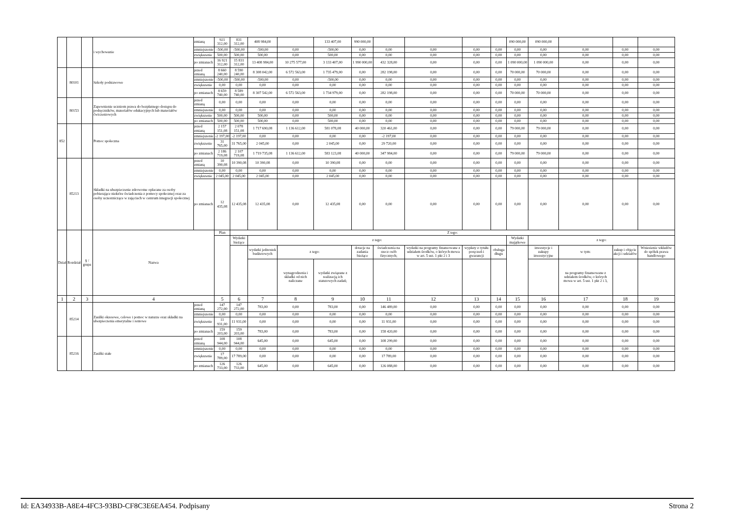| | | | i wychowanie | zmianą | 921 312,00 | 831 312,00 | 408 984,00 | | 133 407,00 | 990 000,00 | | | | | 090 000,00 | 090 000,00 | | | |
| | | | | zmniejszenie | -500,00 | -500,00 | -500,00 | 0,00 | -500,00 | 0,00 | 0,00 | 0,00 | 0,00 | 0,00 | 0,00 | 0,00 | 0,00 | 0,00 | 0,00 |
| | | | | zwiększenie | 500,00 | 500,00 | 500,00 | 0,00 | 500,00 | 0,00 | 0,00 | 0,00 | 0,00 | 0,00 | 0,00 | 0,00 | 0,00 | 0,00 | 0,00 |
| | | | | po zmianach | 16 921 312,00 | 15 831 312,00 | 13 408 984,00 | 10 275 577,00 | 3 133 407,00 | 1 990 000,00 | 432 328,00 | 0,00 | 0,00 | 0,00 | 1 090 000,00 | 1 090 000,00 | 0,00 | 0,00 | 0,00 |
| | 80101 | | Szkoły podstawowe | przed zmianą | 8 660 240,00 | 8 590 240,00 | 8 308 042,00 | 6 572 563,00 | 1 735 479,00 | 0,00 | 282 198,00 | 0,00 | 0,00 | 0,00 | 70 000,00 | 70 000,00 | 0,00 | 0,00 | 0,00 |
| | | | | zmniejszenie | -500,00 | -500,00 | -500,00 | 0,00 | -500,00 | 0,00 | 0,00 | 0,00 | 0,00 | 0,00 | 0,00 | 0,00 | 0,00 | 0,00 | 0,00 |
| | | | | zwiększenie | 0,00 | 0,00 | 0,00 | 0,00 | 0,00 | 0,00 | 0,00 | 0,00 | 0,00 | 0,00 | 0,00 | 0,00 | 0,00 | 0,00 | 0,00 |
| | | | | po zmianach | 8 659 740,00 | 8 589 740,00 | 8 307 542,00 | 6 572 563,00 | 1 734 979,00 | 0,00 | 282 198,00 | 0,00 | 0,00 | 0,00 | 70 000,00 | 70 000,00 | 0,00 | 0,00 | 0,00 |
| | 80153 | | Zapewnienie uczniom prawa do bezpłatnego dostępu do podręczników, materiałów edukacyjnych lub materiałów ćwiczeniowych | przed zmianą | 0,00 | 0,00 | 0,00 | 0,00 | 0,00 | 0,00 | 0,00 | 0,00 | 0,00 | 0,00 | 0,00 | 0,00 | 0,00 | 0,00 | 0,00 |
| | | | | zmniejszenie | 0,00 | 0,00 | 0,00 | 0,00 | 0,00 | 0,00 | 0,00 | 0,00 | 0,00 | 0,00 | 0,00 | 0,00 | 0,00 | 0,00 | 0,00 |
| | | | | zwiększenie | 500,00 | 500,00 | 500,00 | 0,00 | 500,00 | 0,00 | 0,00 | 0,00 | 0,00 | 0,00 | 0,00 | 0,00 | 0,00 | 0,00 | 0,00 |
| | | | | po zmianach | 500,00 | 500,00 | 500,00 | 0,00 | 500,00 | 0,00 | 0,00 | 0,00 | 0,00 | 0,00 | 0,00 | 0,00 | 0,00 | 0,00 | 0,00 |
| 852 | | | Pomoc społeczna | przed zmianą | 2 157 151,08 | 2 078 151,08 | 1 717 690,08 | 1 136 612,00 | 581 078,08 | 40 000,00 | 320 461,00 | 0,00 | 0,00 | 0,00 | 79 000,00 | 79 000,00 | 0,00 | 0,00 | 0,00 |
| | | | | zmniejszenie | -2 197,00 | -2 197,00 | 0,00 | 0,00 | 0,00 | 0,00 | -2 197,00 | 0,00 | 0,00 | 0,00 | 0,00 | 0,00 | 0,00 | 0,00 | 0,00 |
| | | | | zwiększenie | 31 765,00 | 31 765,00 | 2 045,00 | 0,00 | 2 045,00 | 0,00 | 29 720,00 | 0,00 | 0,00 | 0,00 | 0,00 | 0,00 | 0,00 | 0,00 | 0,00 |
| | | | | po zmianach | 2 186 719,08 | 2 107 719,08 | 1 719 735,08 | 1 136 612,00 | 583 123,08 | 40 000,00 | 347 984,00 | 0,00 | 0,00 | 0,00 | 79 000,00 | 79 000,00 | 0,00 | 0,00 | 0,00 |
| | 85213 | | Składki na ubezpieczenie zdrowotne opłacane za osoby pobierające niektóre świadczenia z pomocy społecznej oraz za osoby uczestniczące w zajęciach w centrum integracji społecznej | przed zmianą | 10 390,08 | 10 390,08 | 10 390,08 | 0,00 | 10 390,08 | 0,00 | 0,00 | 0,00 | 0,00 | 0,00 | 0,00 | 0,00 | 0,00 | 0,00 | 0,00 |
| | | | | zmniejszenie | 0,00 | 0,00 | 0,00 | 0,00 | 0,00 | 0,00 | 0,00 | 0,00 | 0,00 | 0,00 | 0,00 | 0,00 | 0,00 | 0,00 | 0,00 |
| | | | | zwiększenie | 2 045,00 | 2 045,00 | 2 045,00 | 0,00 | 2 045,00 | 0,00 | 0,00 | 0,00 | 0,00 | 0,00 | 0,00 | 0,00 | 0,00 | 0,00 | 0,00 |
| | | | | po zmianach | 12 435,08 | 12 435,08 | 12 435,08 | 0,00 | 12 435,08 | 0,00 | 0,00 | 0,00 | 0,00 | 0,00 | 0,00 | 0,00 | 0,00 | 0,00 | 0,00 |
| Dział | Rozdział | § / grupa | Nazwa | | Plan | Z tego: | | | | | | | | | | | | | |
| | | | | | | Wydatki bieżące | z tego: | | | | | | | | Wydatki majątkowe | z tego: | | | |
| | | | | | | | wydatki jednostek budżetowych | z tego: | | dotacje na zadania bieżące | świadczenia na rzecz osób fizycznych; | wydatki na programy finansowane z udziałem środków, o których mowa w art. 5 ust. 1 pkt 2 i 3 | wypłaty z tytułu poręczeń i gwarancji | obsługa długu | | inwestycje i zakupy inwestycyjne | w tym: | zakup i objęcie akcji i udziałów | Wniesienie wkładów do spółek prawa handlowego |
| | | | | | | | | wynagrodzenia i składki od nich naliczane | wydatki związane z realizacją ich statutowych zadań; | | | | | | | | na programy finansowane z udziałem środków, o których mowa w art. 5 ust. 1 pkt 2 i 3, | | |
| 1 | 2 | 3 | 4 | | 5 | 6 | 7 | 8 | 9 | 10 | 11 | 12 | 13 | 14 | 15 | 16 | 17 | 18 | 19 |
| | 85214 | | Zasiłki okresowe, celowe i pomoc w naturze oraz składki na ubezpieczenia emerytalne i rentowe | przed zmianą | 147 272,00 | 147 272,00 | 783,00 | 0,00 | 783,00 | 0,00 | 146 489,00 | 0,00 | 0,00 | 0,00 | 0,00 | 0,00 | 0,00 | 0,00 | 0,00 |
| | | | | zmniejszenie | 0,00 | 0,00 | 0,00 | 0,00 | 0,00 | 0,00 | 0,00 | 0,00 | 0,00 | 0,00 | 0,00 | 0,00 | 0,00 | 0,00 | 0,00 |
| | | | | zwiększenie | 11 931,00 | 11 931,00 | 0,00 | 0,00 | 0,00 | 0,00 | 11 931,00 | 0,00 | 0,00 | 0,00 | 0,00 | 0,00 | 0,00 | 0,00 | 0,00 |
| | | | | po zmianach | 159 203,00 | 159 203,00 | 783,00 | 0,00 | 783,00 | 0,00 | 158 420,00 | 0,00 | 0,00 | 0,00 | 0,00 | 0,00 | 0,00 | 0,00 | 0,00 |
| | 85216 | | Zasiłki stałe | przed zmianą | 108 944,00 | 108 944,00 | 645,00 | 0,00 | 645,00 | 0,00 | 108 299,00 | 0,00 | 0,00 | 0,00 | 0,00 | 0,00 | 0,00 | 0,00 | 0,00 |
| | | | | zmniejszenie | 0,00 | 0,00 | 0,00 | 0,00 | 0,00 | 0,00 | 0,00 | 0,00 | 0,00 | 0,00 | 0,00 | 0,00 | 0,00 | 0,00 | 0,00 |
| | | | | zwiększenie | 17 789,00 | 17 789,00 | 0,00 | 0,00 | 0,00 | 0,00 | 17 789,00 | 0,00 | 0,00 | 0,00 | 0,00 | 0,00 | 0,00 | 0,00 | 0,00 |
| | | | | po zmianach | 126 733,00 | 126 733,00 | 645,00 | 0,00 | 645,00 | 0,00 | 126 088,00 | 0,00 | 0,00 | 0,00 | 0,00 | 0,00 | 0,00 | 0,00 | 0,00 |
Id: EA34933B-A8E4-4FC3-93BD-CF8C3E6EA454. Podpisany Strona 2